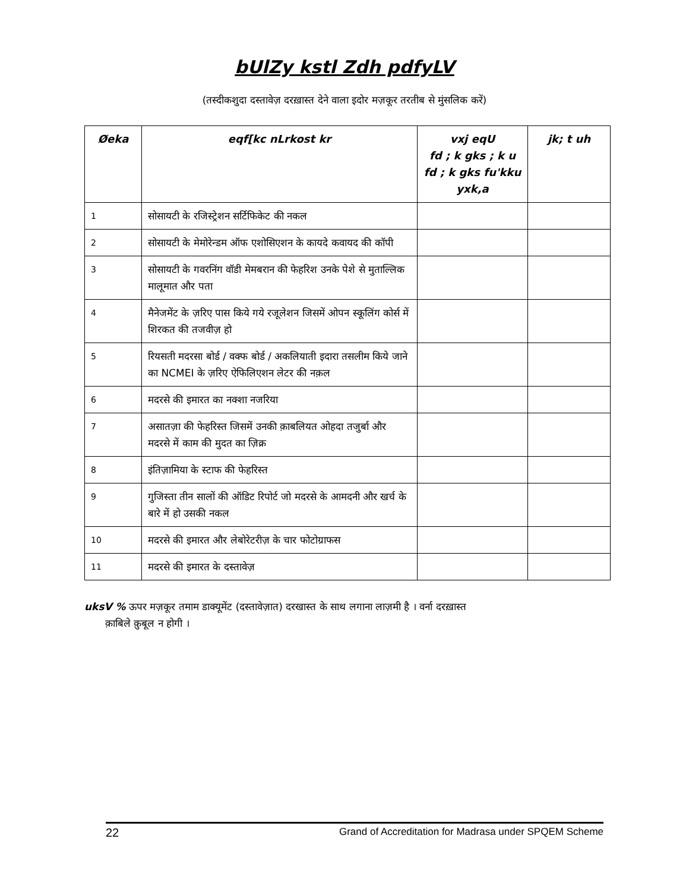bUlZy kstl Zdh pdfyLV
(तस्दीकशुदा दस्तावेज़ दरख़ास्त देने वाला इदोर मज़कूर तरतीब से मुंसलिक करें)
| Øeka | eqf[kc nLrkost kr | vxj eqU fd ; k gks ; k u fd ; k gks fu'kku yxk,a | jk; t uh |
| --- | --- | --- | --- |
| 1 | सोसायटी के रजिस्ट्रेशन सर्टिफिकेट की नकल | | |
| 2 | सोसायटी के मेमोरेन्डम ऑफ एशोसिएशन के कायदे कवायद की कॉपी | | |
| 3 | सोसायटी के गवरनिंग वॉडी मेमबरान की फेहरिश उनके पेशे से मुताल्लिक मालूमात और पता | | |
| 4 | मैनेजमेंट के ज़रिए पास किये गये रजूलेशन जिसमें ओपन स्कूलिंग कोर्स में शिरकत की तजवीज़ हो | | |
| 5 | रियसती मदरसा बोर्ड / वक्फ बोर्ड / अकलियाती इदारा तसलीम किये जाने का NCMEI के ज़रिए ऐफिलिएशन लेटर की नक़ल | | |
| 6 | मदरसे की इमारत का नक्शा नजरिया | | |
| 7 | असातज़ा की फेहरिस्त जिसमें उनकी क़ाबलियत ओहदा तजुर्बा और मदरसे में काम की मुदत का ज़िक्र | | |
| 8 | इंतिज़ामिया के स्टाफ की फेहरिस्त | | |
| 9 | गुजिस्ता तीन सालों की ऑडिट रिपोर्ट जो मदरसे के आमदनी और खर्च के बारे में हो उसकी नकल | | |
| 10 | मदरसे की इमारत और लेबोरेटरीज़ के चार फोटोग्राफस | | |
| 11 | मदरसे की इमारत के दस्तावेज़ | | |
uksV % ऊपर मज़कूर तमाम डाक्यूमेंट (दस्तावेज़ात) दरखास्त के साथ लगाना लाज़मी है । वर्ना दरख़ास्त
क़ाबिले क़ुबूल न होगी ।
22 Grand of Accreditation for Madrasa under SPQEM Scheme